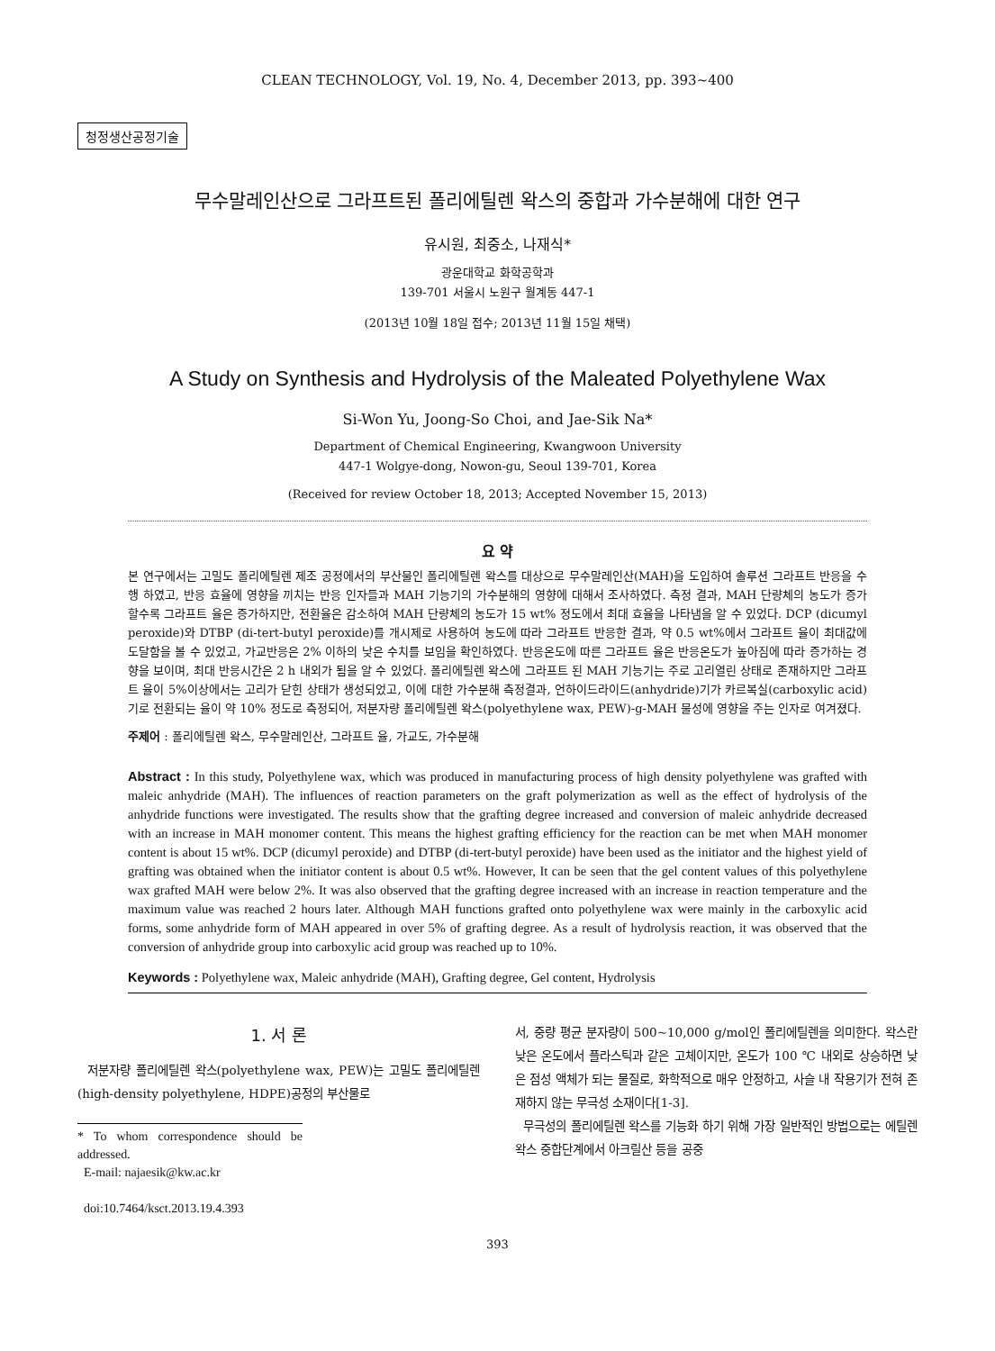CLEAN TECHNOLOGY, Vol. 19, No. 4, December 2013, pp. 393~400
청정생산공정기술
무수말레인산으로 그라프트된 폴리에틸렌 왁스의 중합과 가수분해에 대한 연구
유시원, 최중소, 나재식*
광운대학교 화학공학과
139-701 서울시 노원구 월계동 447-1
(2013년 10월 18일 접수; 2013년 11월 15일 채택)
A Study on Synthesis and Hydrolysis of the Maleated Polyethylene Wax
Si-Won Yu, Joong-So Choi, and Jae-Sik Na*
Department of Chemical Engineering, Kwangwoon University
447-1 Wolgye-dong, Nowon-gu, Seoul 139-701, Korea
(Received for review October 18, 2013; Accepted November 15, 2013)
요 약
본 연구에서는 고밀도 폴리에틸렌 제조 공정에서의 부산물인 폴리에틸렌 왁스를 대상으로 무수말레인산(MAH)을 도입하여 솔루션 그라프트 반응을 수행 하였고, 반응 효율에 영향을 끼치는 반응 인자들과 MAH 기능기의 가수분해의 영향에 대해서 조사하였다. 측정 결과, MAH 단량체의 농도가 증가 할수록 그라프트 율은 증가하지만, 전환율은 감소하여 MAH 단량체의 농도가 15 wt% 정도에서 최대 효율을 나타냄을 알 수 있었다. DCP (dicumyl peroxide)와 DTBP (di-tert-butyl peroxide)를 개시제로 사용하여 농도에 따라 그라프트 반응한 결과, 약 0.5 wt%에서 그라프트 율이 최대값에 도달함을 볼 수 있었고, 가교반응은 2% 이하의 낮은 수치를 보임을 확인하였다. 반응온도에 따른 그라프트 율은 반응온도가 높아짐에 따라 증가하는 경향을 보이며, 최대 반응시간은 2 h 내외가 됨을 알 수 있었다. 폴리에틸렌 왁스에 그라프트 된 MAH 기능기는 주로 고리열린 상태로 존재하지만 그라프트 율이 5%이상에서는 고리가 닫힌 상태가 생성되었고, 이에 대한 가수분해 측정결과, 언하이드라이드(anhydride)기가 카르복실(carboxylic acid)기로 전환되는 율이 약 10% 정도로 측정되어, 저분자량 폴리에틸렌 왁스(polyethylene wax, PEW)-g-MAH 물성에 영향을 주는 인자로 여겨졌다.
주제어 : 폴리에틸렌 왁스, 무수말레인산, 그라프트 율, 가교도, 가수분해
Abstract : In this study, Polyethylene wax, which was produced in manufacturing process of high density polyethylene was grafted with maleic anhydride (MAH). The influences of reaction parameters on the graft polymerization as well as the effect of hydrolysis of the anhydride functions were investigated. The results show that the grafting degree increased and conversion of maleic anhydride decreased with an increase in MAH monomer content. This means the highest grafting efficiency for the reaction can be met when MAH monomer content is about 15 wt%. DCP (dicumyl peroxide) and DTBP (di-tert-butyl peroxide) have been used as the initiator and the highest yield of grafting was obtained when the initiator content is about 0.5 wt%. However, It can be seen that the gel content values of this polyethylene wax grafted MAH were below 2%. It was also observed that the grafting degree increased with an increase in reaction temperature and the maximum value was reached 2 hours later. Although MAH functions grafted onto polyethylene wax were mainly in the carboxylic acid forms, some anhydride form of MAH appeared in over 5% of grafting degree. As a result of hydrolysis reaction, it was observed that the conversion of anhydride group into carboxylic acid group was reached up to 10%.
Keywords : Polyethylene wax, Maleic anhydride (MAH), Grafting degree, Gel content, Hydrolysis
1. 서 론
저분자량 폴리에틸렌 왁스(polyethylene wax, PEW)는 고밀도 폴리에틸렌(high-density polyethylene, HDPE)공정의 부산물로
* To whom correspondence should be addressed.
E-mail: najaesik@kw.ac.kr
doi:10.7464/ksct.2013.19.4.393
서, 중량 평균 분자량이 500~10,000 g/mol인 폴리에틸렌을 의미한다. 왁스란 낮은 온도에서 플라스틱과 같은 고체이지만, 온도가 100 ℃ 내외로 상승하면 낮은 점성 액체가 되는 물질로, 화학적으로 매우 안정하고, 사슬 내 작용기가 전혀 존재하지 않는 무극성 소재이다[1-3].
무극성의 폴리에틸렌 왁스를 기능화 하기 위해 가장 일반적인 방법으로는 에틸렌 왁스 중합단계에서 아크릴산 등을 공중
393